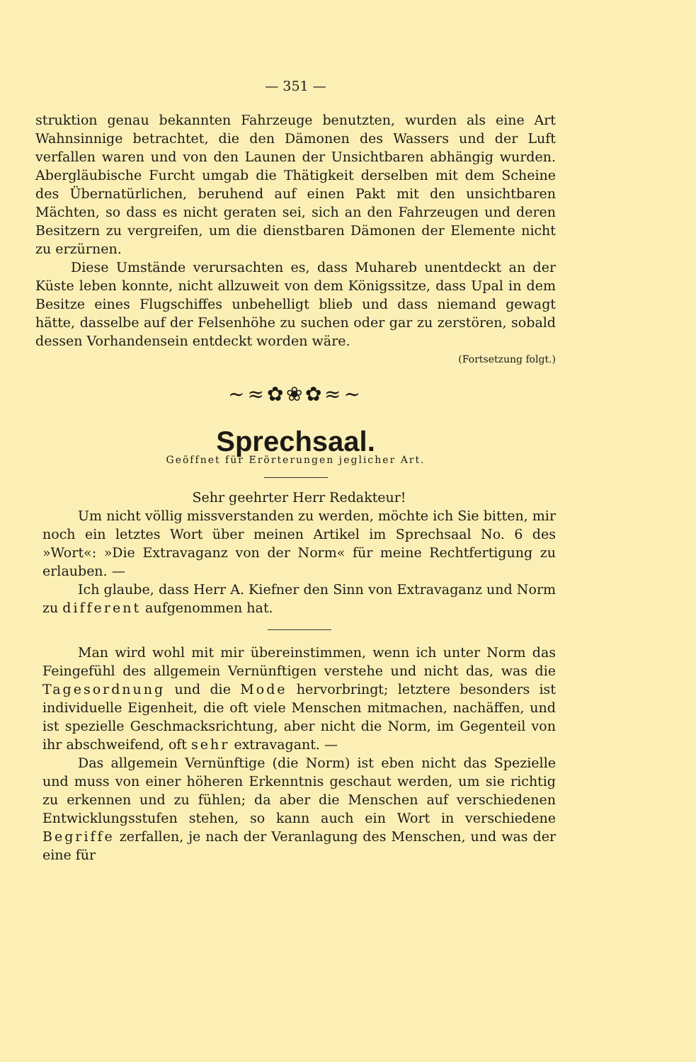— 351 —
struktion genau bekannten Fahrzeuge benutzten, wurden als eine Art Wahnsinnige betrachtet, die den Dämonen des Wassers und der Luft verfallen waren und von den Launen der Unsichtbaren abhängig wurden. Abergläubische Furcht umgab die Thätigkeit derselben mit dem Scheine des Übernatürlichen, beruhend auf einen Pakt mit den unsichtbaren Mächten, so dass es nicht geraten sei, sich an den Fahrzeugen und deren Besitzern zu vergreifen, um die dienstbaren Dämonen der Elemente nicht zu erzürnen.
Diese Umstände verursachten es, dass Muhareb unentdeckt an der Küste leben konnte, nicht allzuweit von dem Königssitze, dass Upal in dem Besitze eines Flugschiffes unbehelligt blieb und dass niemand gewagt hätte, dasselbe auf der Felsenhöhe zu suchen oder gar zu zerstören, sobald dessen Vorhandensein entdeckt worden wäre.
(Fortsetzung folgt.)
~≈✿❀✿≈~
Sprechsaal.
Geöffnet für Erörterungen jeglicher Art.
Sehr geehrter Herr Redakteur!
Um nicht völlig missverstanden zu werden, möchte ich Sie bitten, mir noch ein letztes Wort über meinen Artikel im Sprechsaal No. 6 des »Wort«: »Die Extravaganz von der Norm« für meine Rechtfertigung zu erlauben. —
Ich glaube, dass Herr A. Kiefner den Sinn von Extravaganz und Norm zu different aufgenommen hat.
Man wird wohl mit mir übereinstimmen, wenn ich unter Norm das Feingefühl des allgemein Vernünftigen verstehe und nicht das, was die Tagesordnung und die Mode hervorbringt; letztere besonders ist individuelle Eigenheit, die oft viele Menschen mitmachen, nachäffen, und ist spezielle Geschmacksrichtung, aber nicht die Norm, im Gegenteil von ihr abschweifend, oft sehr extravagant. —
Das allgemein Vernünftige (die Norm) ist eben nicht das Spezielle und muss von einer höheren Erkenntnis geschaut werden, um sie richtig zu erkennen und zu fühlen; da aber die Menschen auf verschiedenen Entwicklungsstufen stehen, so kann auch ein Wort in verschiedene Begriffe zerfallen, je nach der Veranlagung des Menschen, und was der eine für